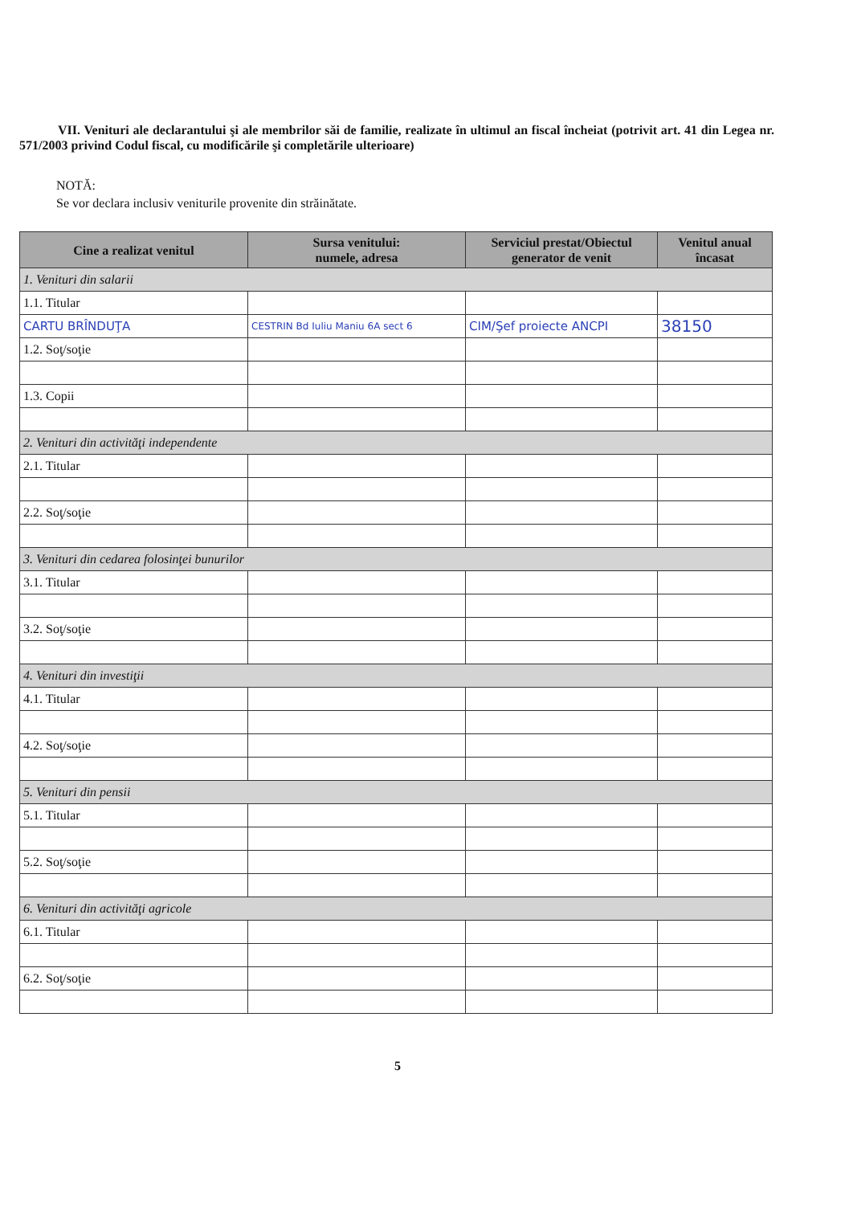VII. Venituri ale declarantului şi ale membrilor săi de familie, realizate în ultimul an fiscal încheiat (potrivit art. 41 din Legea nr. 571/2003 privind Codul fiscal, cu modificările şi completările ulterioare)
NOTĂ:
Se vor declara inclusiv veniturile provenite din străinătate.
| Cine a realizat venitul | Sursa venitului: numele, adresa | Serviciul prestat/Obiectul generator de venit | Venitul anual încasat |
| --- | --- | --- | --- |
| 1. Venituri din salarii | | | |
| 1.1. Titular | | | |
| CARTU BRÎNDUŢA | CESTRIN Bd Iuliu Maniu 6A sect 6 | CIM/Şef proiecte ANCPI | 38150 |
| 1.2. Soţ/soţie | | | |
| 1.3. Copii | | | |
| 2. Venituri din activităţi independente | | | |
| 2.1. Titular | | | |
| 2.2. Soţ/soţie | | | |
| 3. Venituri din cedarea folosinţei bunurilor | | | |
| 3.1. Titular | | | |
| 3.2. Soţ/soţie | | | |
| 4. Venituri din investiţii | | | |
| 4.1. Titular | | | |
| 4.2. Soţ/soţie | | | |
| 5. Venituri din pensii | | | |
| 5.1. Titular | | | |
| 5.2. Soţ/soţie | | | |
| 6. Venituri din activităţi agricole | | | |
| 6.1. Titular | | | |
| 6.2. Soţ/soţie | | | |
5